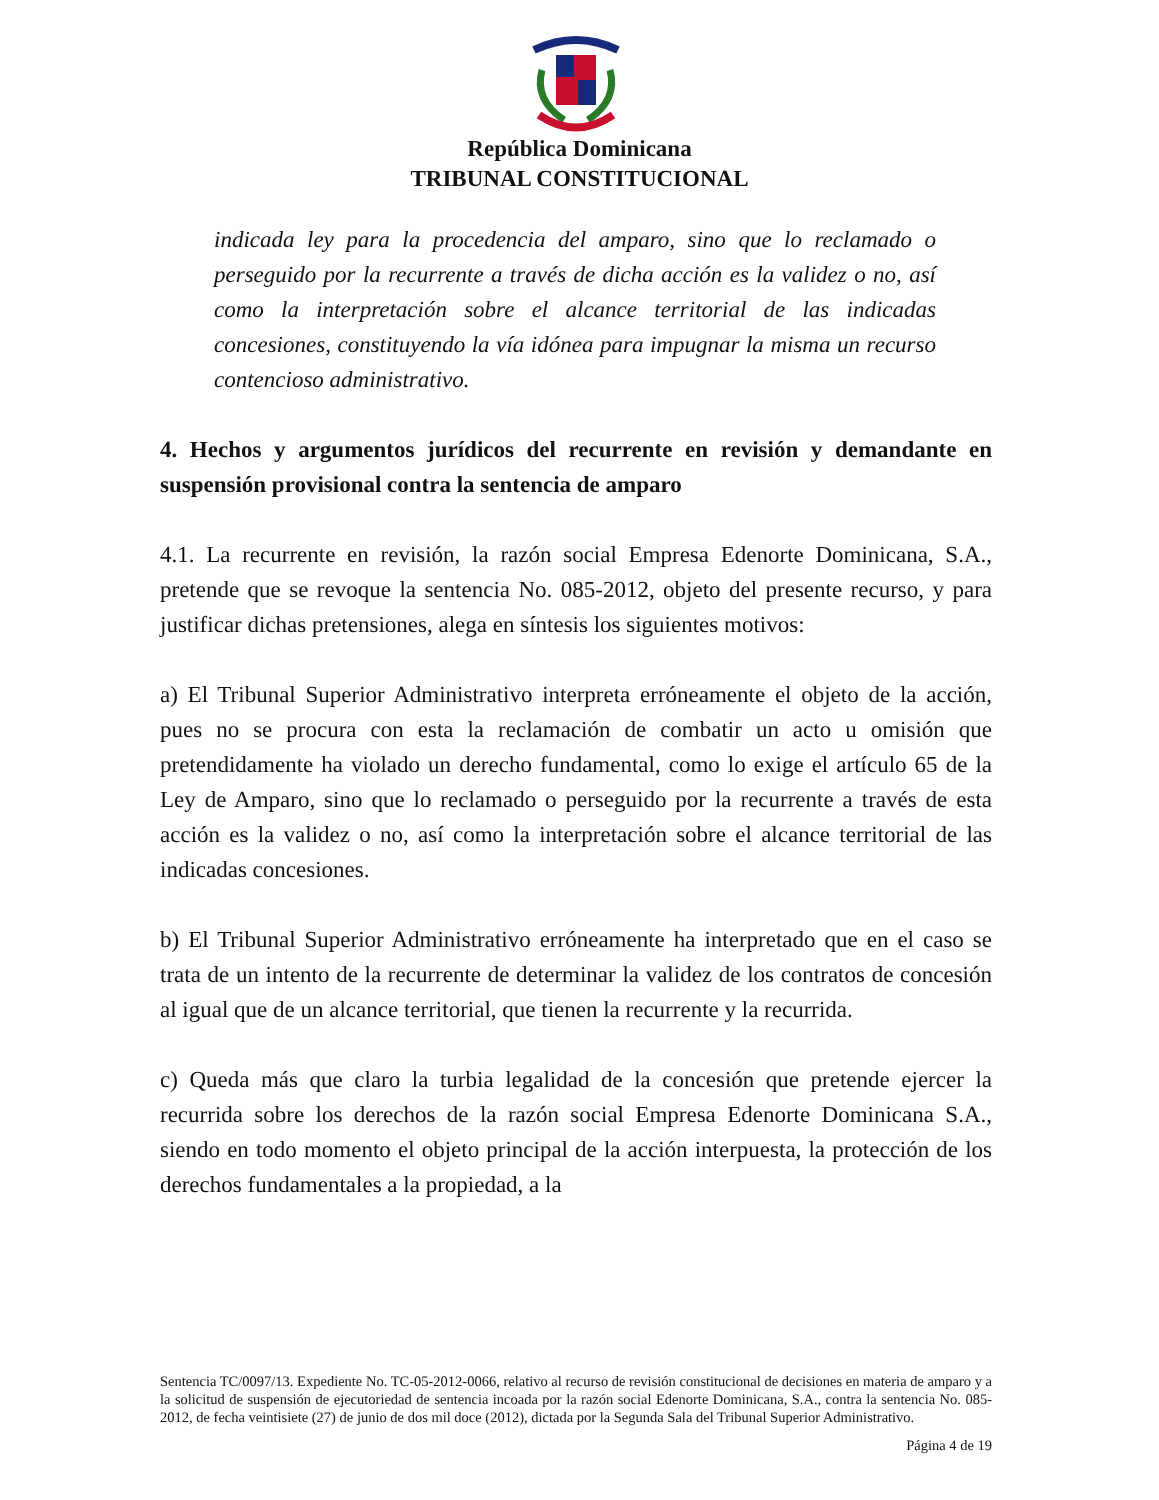República Dominicana
TRIBUNAL CONSTITUCIONAL
indicada ley para la procedencia del amparo, sino que lo reclamado o perseguido por la recurrente a través de dicha acción es la validez o no, así como la interpretación sobre el alcance territorial de las indicadas concesiones, constituyendo la vía idónea para impugnar la misma un recurso contencioso administrativo.
4. Hechos y argumentos jurídicos del recurrente en revisión y demandante en suspensión provisional contra la sentencia de amparo
4.1. La recurrente en revisión, la razón social Empresa Edenorte Dominicana, S.A., pretende que se revoque la sentencia No. 085-2012, objeto del presente recurso, y para justificar dichas pretensiones, alega en síntesis los siguientes motivos:
a) El Tribunal Superior Administrativo interpreta erróneamente el objeto de la acción, pues no se procura con esta la reclamación de combatir un acto u omisión que pretendidamente ha violado un derecho fundamental, como lo exige el artículo 65 de la Ley de Amparo, sino que lo reclamado o perseguido por la recurrente a través de esta acción es la validez o no, así como la interpretación sobre el alcance territorial de las indicadas concesiones.
b) El Tribunal Superior Administrativo erróneamente ha interpretado que en el caso se trata de un intento de la recurrente de determinar la validez de los contratos de concesión al igual que de un alcance territorial, que tienen la recurrente y la recurrida.
c) Queda más que claro la turbia legalidad de la concesión que pretende ejercer la recurrida sobre los derechos de la razón social Empresa Edenorte Dominicana S.A., siendo en todo momento el objeto principal de la acción interpuesta, la protección de los derechos fundamentales a la propiedad, a la
Sentencia TC/0097/13. Expediente No. TC-05-2012-0066, relativo al recurso de revisión constitucional de decisiones en materia de amparo y a la solicitud de suspensión de ejecutoriedad de sentencia incoada por la razón social Edenorte Dominicana, S.A., contra la sentencia No. 085-2012, de fecha veintisiete (27) de junio de dos mil doce (2012), dictada por la Segunda Sala del Tribunal Superior Administrativo.
Página 4 de 19